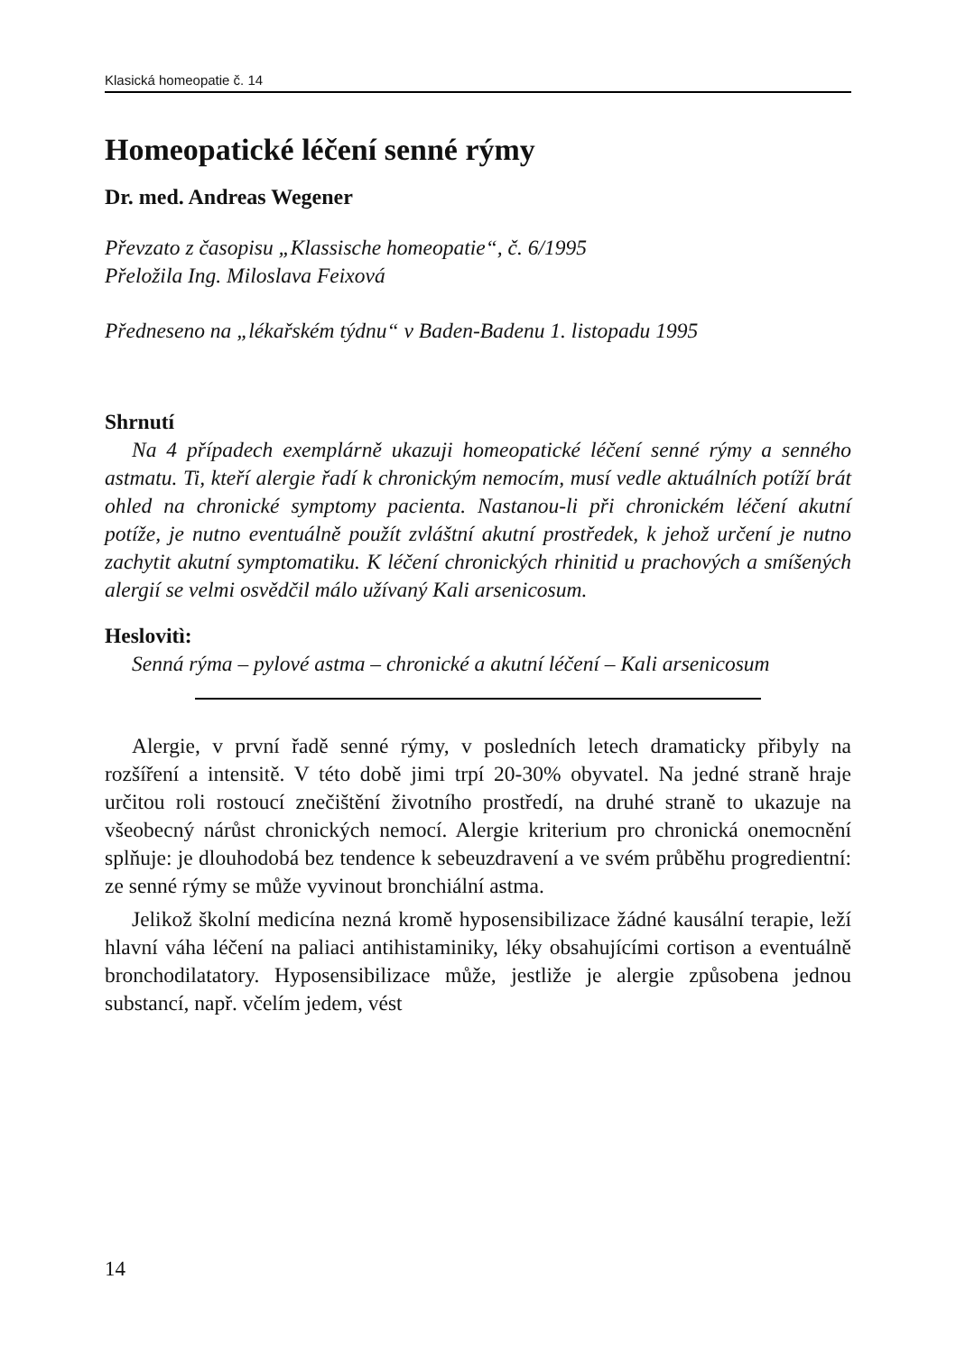Klasická homeopatie č. 14
Homeopatické léčení senné rýmy
Dr. med. Andreas Wegener
Převzato z časopisu „Klassische homeopatie“, č. 6/1995
Přeložila Ing. Miloslava Feixová
Předneseno na „lékařském týdnu“ v Baden-Badenu 1. listopadu 1995
Shrnutí
Na 4 případech exemplárně ukazuji homeopatické léčení senné rýmy a senného astmatu. Ti, kteří alergie řadí k chronickým nemocím, musí vedle aktuálních potíží brát ohled na chronické symptomy pacienta. Nastanou-li při chronickém léčení akutní potíže, je nutno eventuálně použít zvláštní akutní prostředek, k jehož určení je nutno zachytit akutní symptomatiku. K léčení chronických rhinitid u prachových a smíšených alergií se velmi osvědčil málo užívaný Kali arsenicosum.
Heslovitì:
Senná rýma – pylové astma – chronické a akutní léčení – Kali arsenicosum
Alergie, v první řadě senné rýmy, v posledních letech dramaticky přibyly na rozšíření a intensitě. V této době jimi trpí 20-30% obyvatel. Na jedné straně hraje určitou roli rostoucí znečištění životního prostředí, na druhé straně to ukazuje na všeobecný nárůst chronických nemocí. Alergie kriterium pro chronická onemocnění splňuje: je dlouhodobá bez tendence k sebeuzdravení a ve svém průběhu progredientní: ze senné rýmy se může vyvinout bronchiální astma.
Jelikož školní medicína nezná kromě hyposensibilizace žádné kausální terapie, leží hlavní váha léčení na paliaci antihistaminiky, léky obsahujícími cortison a eventuálně bronchodilatatory. Hyposensibilizace může, jestliže je alergie způsobena jednou substancí, např. včelím jedem, vést
14